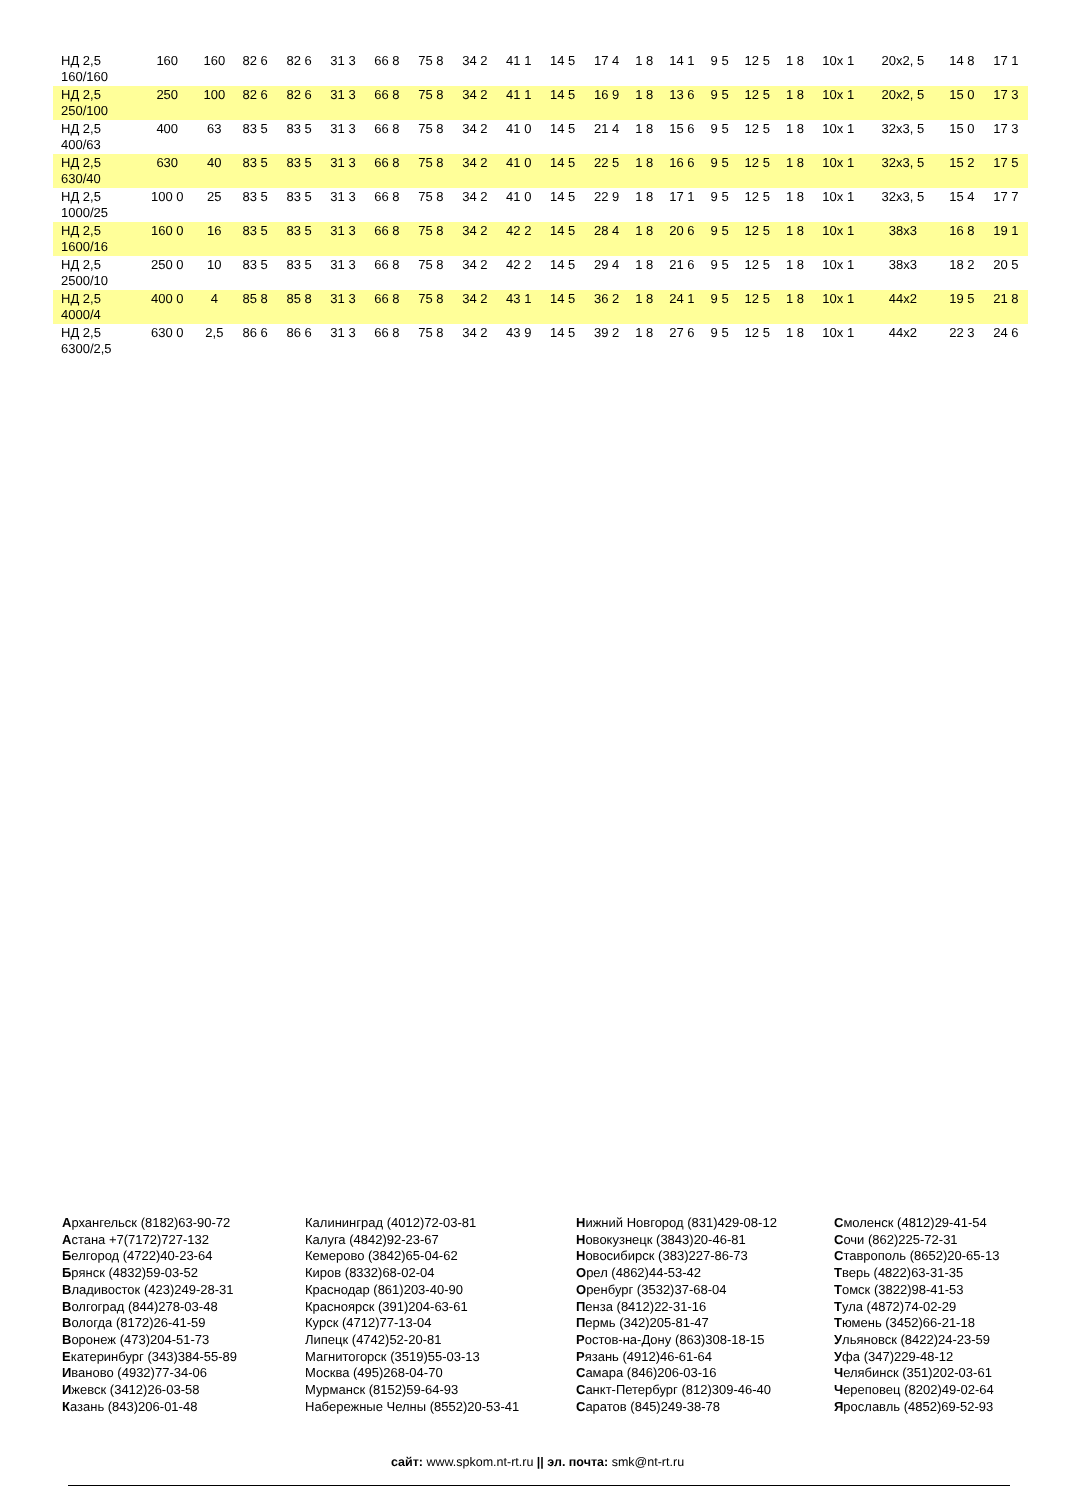| НД 2,5 160/160 | 160 | 160 | 82 6 | 82 6 | 31 3 | 66 8 | 75 8 | 34 2 | 41 1 | 14 5 | 17 4 | 1 8 | 14 1 | 9 5 | 12 5 | 1 8 | 10x 1 | 20x2, 5 | 14 8 | 17 1 |
| НД 2,5 250/100 | 250 | 100 | 82 6 | 82 6 | 31 3 | 66 8 | 75 8 | 34 2 | 41 1 | 14 5 | 16 9 | 1 8 | 13 6 | 9 5 | 12 5 | 1 8 | 10x 1 | 20x2, 5 | 15 0 | 17 3 |
| НД 2,5 400/63 | 400 | 63 | 83 5 | 83 5 | 31 3 | 66 8 | 75 8 | 34 2 | 41 0 | 14 5 | 21 4 | 1 8 | 15 6 | 9 5 | 12 5 | 1 8 | 10x 1 | 32x3, 5 | 15 0 | 17 3 |
| НД 2,5 630/40 | 630 | 40 | 83 5 | 83 5 | 31 3 | 66 8 | 75 8 | 34 2 | 41 0 | 14 5 | 22 5 | 1 8 | 16 6 | 9 5 | 12 5 | 1 8 | 10x 1 | 32x3, 5 | 15 2 | 17 5 |
| НД 2,5 1000/25 | 100 0 | 25 | 83 5 | 83 5 | 31 3 | 66 8 | 75 8 | 34 2 | 41 0 | 14 5 | 22 9 | 1 8 | 17 1 | 9 5 | 12 5 | 1 8 | 10x 1 | 32x3, 5 | 15 4 | 17 7 |
| НД 2,5 1600/16 | 160 0 | 16 | 83 5 | 83 5 | 31 3 | 66 8 | 75 8 | 34 2 | 42 2 | 14 5 | 28 4 | 1 8 | 20 6 | 9 5 | 12 5 | 1 8 | 10x 1 | 38x3 | 16 8 | 19 1 |
| НД 2,5 2500/10 | 250 0 | 10 | 83 5 | 83 5 | 31 3 | 66 8 | 75 8 | 34 2 | 42 2 | 14 5 | 29 4 | 1 8 | 21 6 | 9 5 | 12 5 | 1 8 | 10x 1 | 38x3 | 18 2 | 20 5 |
| НД 2,5 4000/4 | 400 0 | 4 | 85 8 | 85 8 | 31 3 | 66 8 | 75 8 | 34 2 | 43 1 | 14 5 | 36 2 | 1 8 | 24 1 | 9 5 | 12 5 | 1 8 | 10x 1 | 44x2 | 19 5 | 21 8 |
| НД 2,5 6300/2,5 | 630 0 | 2,5 | 86 6 | 86 6 | 31 3 | 66 8 | 75 8 | 34 2 | 43 9 | 14 5 | 39 2 | 1 8 | 27 6 | 9 5 | 12 5 | 1 8 | 10x 1 | 44x2 | 22 3 | 24 6 |
Архангельск (8182)63-90-72
Астана +7(7172)727-132
Белгород (4722)40-23-64
Брянск (4832)59-03-52
Владивосток (423)249-28-31
Волгоград (844)278-03-48
Вологда (8172)26-41-59
Воронеж (473)204-51-73
Екатеринбург (343)384-55-89
Иваново (4932)77-34-06
Ижевск (3412)26-03-58
Казань (843)206-01-48
Калининград (4012)72-03-81
Калуга (4842)92-23-67
Кемерово (3842)65-04-62
Киров (8332)68-02-04
Краснодар (861)203-40-90
Красноярск (391)204-63-61
Курск (4712)77-13-04
Липецк (4742)52-20-81
Магнитогорск (3519)55-03-13
Москва (495)268-04-70
Мурманск (8152)59-64-93
Набережные Челны (8552)20-53-41
Нижний Новгород (831)429-08-12
Новокузнецк (3843)20-46-81
Новосибирск (383)227-86-73
Орел (4862)44-53-42
Оренбург (3532)37-68-04
Пенза (8412)22-31-16
Пермь (342)205-81-47
Ростов-на-Дону (863)308-18-15
Рязань (4912)46-61-64
Самара (846)206-03-16
Санкт-Петербург (812)309-46-40
Саратов (845)249-38-78
Смоленск (4812)29-41-54
Сочи (862)225-72-31
Ставрополь (8652)20-65-13
Тверь (4822)63-31-35
Томск (3822)98-41-53
Тула (4872)74-02-29
Тюмень (3452)66-21-18
Ульяновск (8422)24-23-59
Уфа (347)229-48-12
Челябинск (351)202-03-61
Череповец (8202)49-02-64
Ярославль (4852)69-52-93
сайт: www.spkom.nt-rt.ru || эл. почта: smk@nt-rt.ru